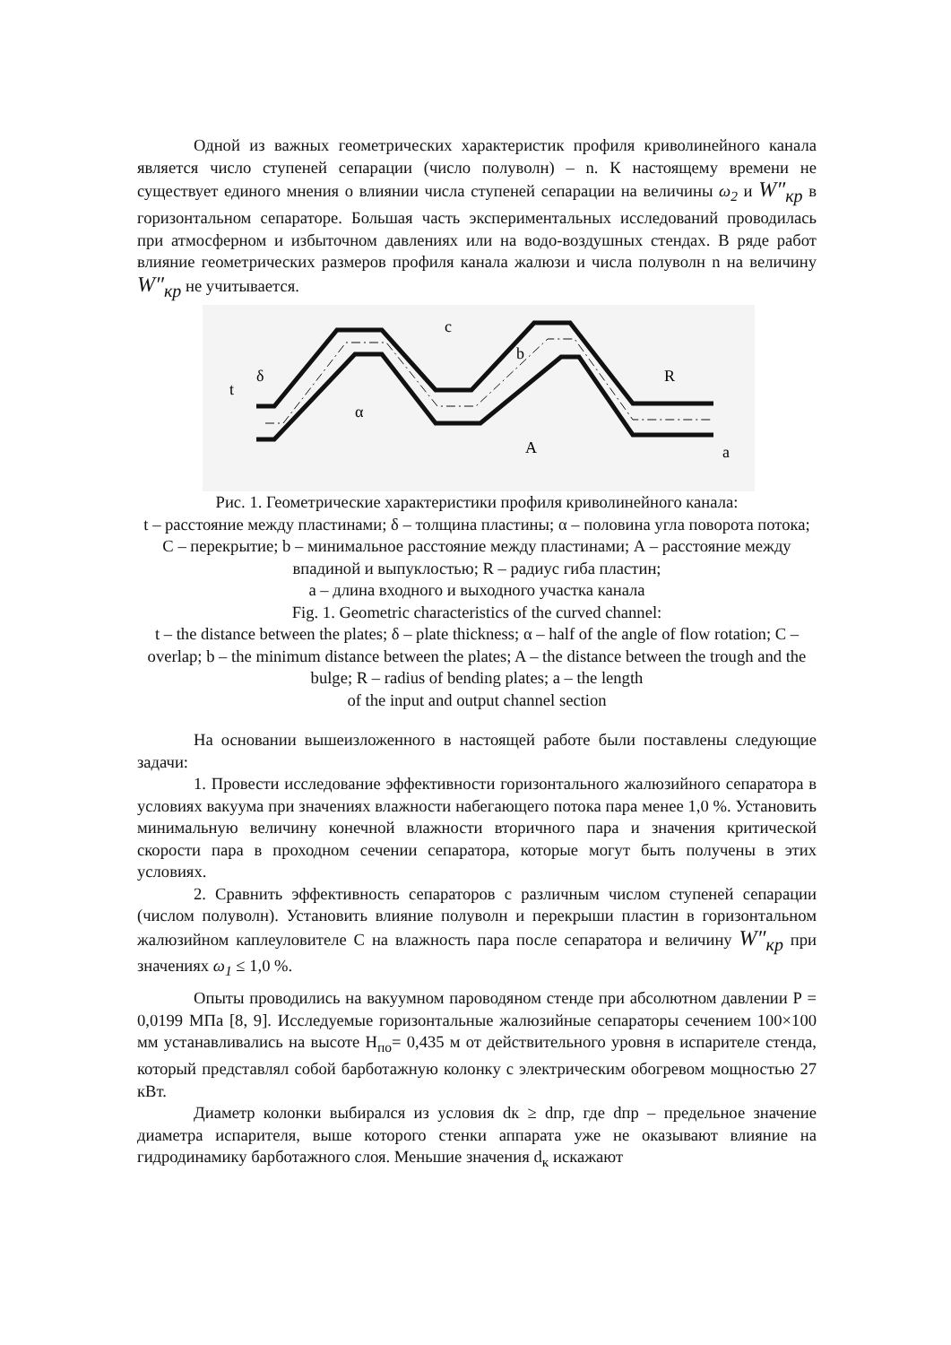Одной из важных геометрических характеристик профиля криволинейного канала является число ступеней сепарации (число полуволн) – n. К настоящему времени не существует единого мнения о влиянии числа ступеней сепарации на величины ω<sub>2</sub> и W″<sub>кр</sub> в горизонтальном сепараторе. Большая часть экспериментальных исследований проводилась при атмосферном и избыточном давлениях или на водо-воздушных стендах. В ряде работ влияние геометрических размеров профиля канала жалюзи и числа полуволн n на величину W″<sub>кр</sub> не учитывается.
t
δ
c
b
R
α
A
a
Рис. 1. Геометрические характеристики профиля криволинейного канала:
t – расстояние между пластинами; δ – толщина пластины; α – половина угла поворота потока; С – перекрытие; b – минимальное расстояние между пластинами; А – расстояние между впадиной и выпуклостью; R – радиус гиба пластин;
а – длина входного и выходного участка канала
Fig. 1. Geometric characteristics of the curved channel:
t – the distance between the plates; δ – plate thickness; α – half of the angle of flow rotation; C – overlap; b – the minimum distance between the plates; A – the distance between the trough and the bulge; R – radius of bending plates; a – the length
of the input and output channel section
На основании вышеизложенного в настоящей работе были поставлены следующие задачи:
1. Провести исследование эффективности горизонтального жалюзийного сепаратора в условиях вакуума при значениях влажности набегающего потока пара менее 1,0 %. Установить минимальную величину конечной влажности вторичного пара и значения критической скорости пара в проходном сечении сепаратора, которые могут быть получены в этих условиях.
2. Сравнить эффективность сепараторов с различным числом ступеней сепарации (числом полуволн). Установить влияние полуволн и перекрыши пластин в горизонтальном жалюзийном каплеуловителе С на влажность пара после сепаратора и величину W″<sub>кр</sub> при значениях ω<sub>1</sub> ≤ 1,0 %.
Опыты проводились на вакуумном пароводяном стенде при абсолютном давлении Р = 0,0199 МПа [8, 9]. Исследуемые горизонтальные жалюзийные сепараторы сечением 100×100 мм устанавливались на высоте Н<sub>по</sub>= 0,435 м от действительного уровня в испарителе стенда, который представлял собой барботажную колонку с электрическим обогревом мощностью 27 кВт.
Диаметр колонки выбирался из условия dк ≥ dпр, где dпр – предельное значение диаметра испарителя, выше которого стенки аппарата уже не оказывают влияние на гидродинамику барботажного слоя. Меньшие значения d<sub>к</sub> искажают